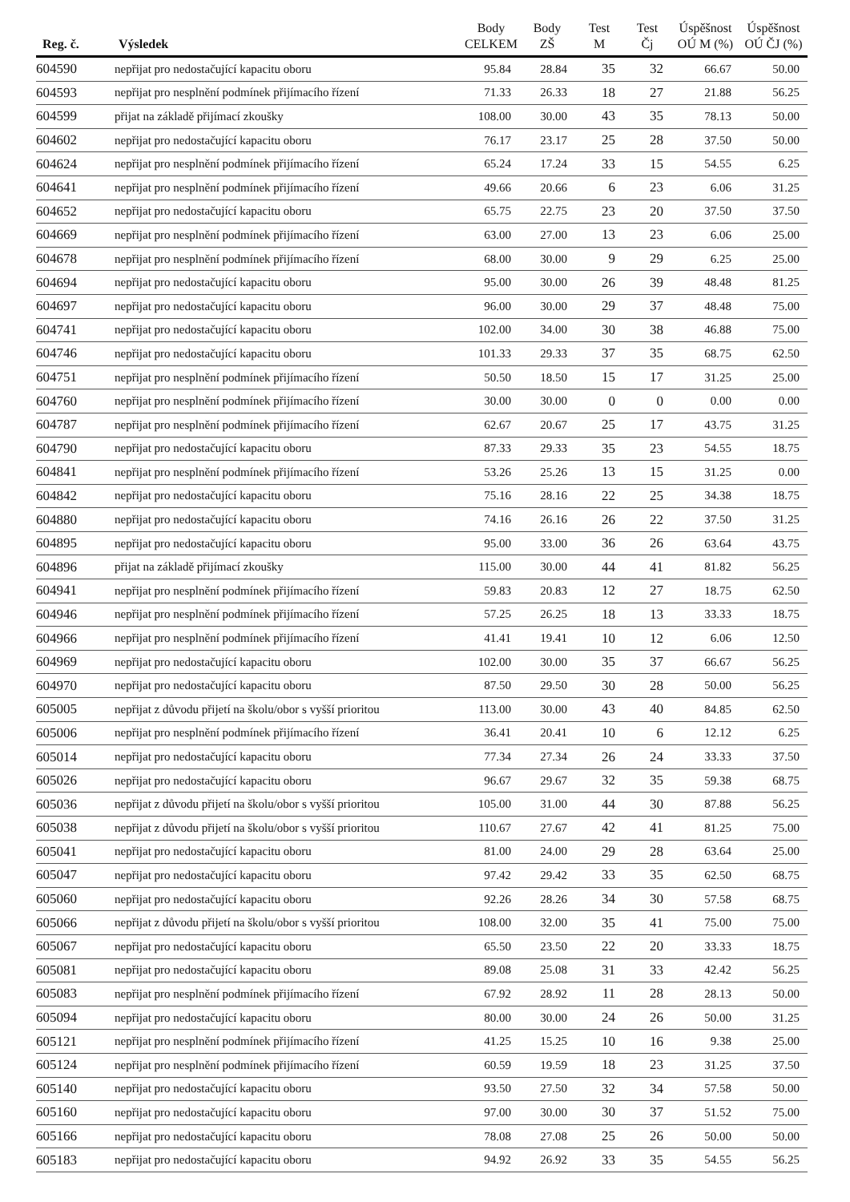| Reg. č. | Výsledek | Body CELKEM | Body ZŠ | Test M | Test Čj | Úspěšnost OÚ M (%) | Úspěšnost OÚ ČJ (%) |
| --- | --- | --- | --- | --- | --- | --- | --- |
| 604590 | nepřijat pro nedostačující kapacitu oboru | 95.84 | 28.84 | 35 | 32 | 66.67 | 50.00 |
| 604593 | nepřijat pro nesplnění podmínek přijímacího řízení | 71.33 | 26.33 | 18 | 27 | 21.88 | 56.25 |
| 604599 | přijat na základě přijímací zkoušky | 108.00 | 30.00 | 43 | 35 | 78.13 | 50.00 |
| 604602 | nepřijat pro nedostačující kapacitu oboru | 76.17 | 23.17 | 25 | 28 | 37.50 | 50.00 |
| 604624 | nepřijat pro nesplnění podmínek přijímacího řízení | 65.24 | 17.24 | 33 | 15 | 54.55 | 6.25 |
| 604641 | nepřijat pro nesplnění podmínek přijímacího řízení | 49.66 | 20.66 | 6 | 23 | 6.06 | 31.25 |
| 604652 | nepřijat pro nedostačující kapacitu oboru | 65.75 | 22.75 | 23 | 20 | 37.50 | 37.50 |
| 604669 | nepřijat pro nesplnění podmínek přijímacího řízení | 63.00 | 27.00 | 13 | 23 | 6.06 | 25.00 |
| 604678 | nepřijat pro nesplnění podmínek přijímacího řízení | 68.00 | 30.00 | 9 | 29 | 6.25 | 25.00 |
| 604694 | nepřijat pro nedostačující kapacitu oboru | 95.00 | 30.00 | 26 | 39 | 48.48 | 81.25 |
| 604697 | nepřijat pro nedostačující kapacitu oboru | 96.00 | 30.00 | 29 | 37 | 48.48 | 75.00 |
| 604741 | nepřijat pro nedostačující kapacitu oboru | 102.00 | 34.00 | 30 | 38 | 46.88 | 75.00 |
| 604746 | nepřijat pro nedostačující kapacitu oboru | 101.33 | 29.33 | 37 | 35 | 68.75 | 62.50 |
| 604751 | nepřijat pro nesplnění podmínek přijímacího řízení | 50.50 | 18.50 | 15 | 17 | 31.25 | 25.00 |
| 604760 | nepřijat pro nesplnění podmínek přijímacího řízení | 30.00 | 30.00 | 0 | 0 | 0.00 | 0.00 |
| 604787 | nepřijat pro nesplnění podmínek přijímacího řízení | 62.67 | 20.67 | 25 | 17 | 43.75 | 31.25 |
| 604790 | nepřijat pro nedostačující kapacitu oboru | 87.33 | 29.33 | 35 | 23 | 54.55 | 18.75 |
| 604841 | nepřijat pro nesplnění podmínek přijímacího řízení | 53.26 | 25.26 | 13 | 15 | 31.25 | 0.00 |
| 604842 | nepřijat pro nedostačující kapacitu oboru | 75.16 | 28.16 | 22 | 25 | 34.38 | 18.75 |
| 604880 | nepřijat pro nedostačující kapacitu oboru | 74.16 | 26.16 | 26 | 22 | 37.50 | 31.25 |
| 604895 | nepřijat pro nedostačující kapacitu oboru | 95.00 | 33.00 | 36 | 26 | 63.64 | 43.75 |
| 604896 | přijat na základě přijímací zkoušky | 115.00 | 30.00 | 44 | 41 | 81.82 | 56.25 |
| 604941 | nepřijat pro nesplnění podmínek přijímacího řízení | 59.83 | 20.83 | 12 | 27 | 18.75 | 62.50 |
| 604946 | nepřijat pro nesplnění podmínek přijímacího řízení | 57.25 | 26.25 | 18 | 13 | 33.33 | 18.75 |
| 604966 | nepřijat pro nesplnění podmínek přijímacího řízení | 41.41 | 19.41 | 10 | 12 | 6.06 | 12.50 |
| 604969 | nepřijat pro nedostačující kapacitu oboru | 102.00 | 30.00 | 35 | 37 | 66.67 | 56.25 |
| 604970 | nepřijat pro nedostačující kapacitu oboru | 87.50 | 29.50 | 30 | 28 | 50.00 | 56.25 |
| 605005 | nepřijat z důvodu přijetí na školu/obor s vyšší prioritou | 113.00 | 30.00 | 43 | 40 | 84.85 | 62.50 |
| 605006 | nepřijat pro nesplnění podmínek přijímacího řízení | 36.41 | 20.41 | 10 | 6 | 12.12 | 6.25 |
| 605014 | nepřijat pro nedostačující kapacitu oboru | 77.34 | 27.34 | 26 | 24 | 33.33 | 37.50 |
| 605026 | nepřijat pro nedostačující kapacitu oboru | 96.67 | 29.67 | 32 | 35 | 59.38 | 68.75 |
| 605036 | nepřijat z důvodu přijetí na školu/obor s vyšší prioritou | 105.00 | 31.00 | 44 | 30 | 87.88 | 56.25 |
| 605038 | nepřijat z důvodu přijetí na školu/obor s vyšší prioritou | 110.67 | 27.67 | 42 | 41 | 81.25 | 75.00 |
| 605041 | nepřijat pro nedostačující kapacitu oboru | 81.00 | 24.00 | 29 | 28 | 63.64 | 25.00 |
| 605047 | nepřijat pro nedostačující kapacitu oboru | 97.42 | 29.42 | 33 | 35 | 62.50 | 68.75 |
| 605060 | nepřijat pro nedostačující kapacitu oboru | 92.26 | 28.26 | 34 | 30 | 57.58 | 68.75 |
| 605066 | nepřijat z důvodu přijetí na školu/obor s vyšší prioritou | 108.00 | 32.00 | 35 | 41 | 75.00 | 75.00 |
| 605067 | nepřijat pro nedostačující kapacitu oboru | 65.50 | 23.50 | 22 | 20 | 33.33 | 18.75 |
| 605081 | nepřijat pro nedostačující kapacitu oboru | 89.08 | 25.08 | 31 | 33 | 42.42 | 56.25 |
| 605083 | nepřijat pro nesplnění podmínek přijímacího řízení | 67.92 | 28.92 | 11 | 28 | 28.13 | 50.00 |
| 605094 | nepřijat pro nedostačující kapacitu oboru | 80.00 | 30.00 | 24 | 26 | 50.00 | 31.25 |
| 605121 | nepřijat pro nesplnění podmínek přijímacího řízení | 41.25 | 15.25 | 10 | 16 | 9.38 | 25.00 |
| 605124 | nepřijat pro nesplnění podmínek přijímacího řízení | 60.59 | 19.59 | 18 | 23 | 31.25 | 37.50 |
| 605140 | nepřijat pro nedostačující kapacitu oboru | 93.50 | 27.50 | 32 | 34 | 57.58 | 50.00 |
| 605160 | nepřijat pro nedostačující kapacitu oboru | 97.00 | 30.00 | 30 | 37 | 51.52 | 75.00 |
| 605166 | nepřijat pro nedostačující kapacitu oboru | 78.08 | 27.08 | 25 | 26 | 50.00 | 50.00 |
| 605183 | nepřijat pro nedostačující kapacitu oboru | 94.92 | 26.92 | 33 | 35 | 54.55 | 56.25 |